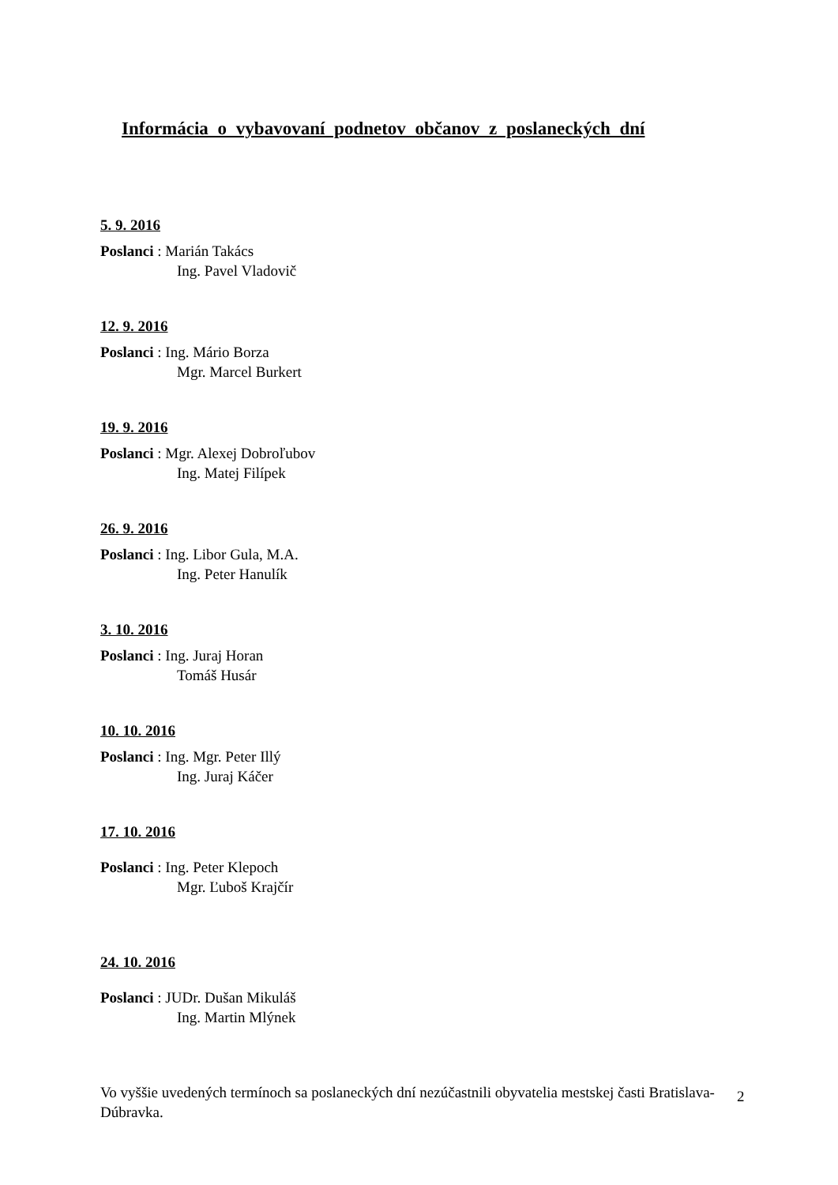Informácia o vybavovaní podnetov občanov z poslaneckých dní
5. 9. 2016
Poslanci : Marián Takács
Ing. Pavel Vladovič
12. 9. 2016
Poslanci : Ing. Mário Borza
Mgr. Marcel Burkert
19. 9. 2016
Poslanci : Mgr. Alexej Dobroľubov
Ing. Matej Filípek
26. 9. 2016
Poslanci : Ing. Libor Gula, M.A.
Ing. Peter Hanulík
3. 10. 2016
Poslanci : Ing. Juraj Horan
Tomáš Husár
10. 10. 2016
Poslanci : Ing. Mgr. Peter Illý
Ing. Juraj Káčer
17. 10. 2016
Poslanci : Ing. Peter Klepoch
Mgr. Ľuboš Krajčír
24. 10. 2016
Poslanci : JUDr. Dušan Mikuláš
Ing. Martin Mlýnek
Vo vyššie uvedených termínoch sa poslaneckých dní nezúčastnili obyvatelia mestskej časti Bratislava-Dúbravka.
2